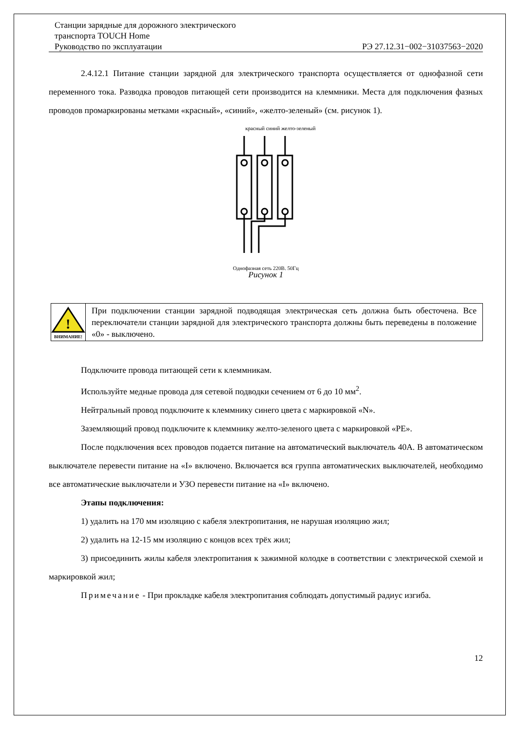Станции зарядные для дорожного электрического
транспорта TOUCH Home
Руководство по эксплуатации РЭ 27.12.31−002−31037563−2020
2.4.12.1 Питание станции зарядной для электрического транспорта осуществляется от однофазной сети переменного тока. Разводка проводов питающей сети производится на клеммники. Места для подключения фазных проводов промаркированы метками «красный», «синий», «желто-зеленый» (см. рисунок 1).
красный синий желто-зеленый
Однофазная сеть 220В. 50Гц
Рисунок 1
!
ВНИМАНИЕ!
При подключении станции зарядной подводящая электрическая сеть должна быть обесточена. Все переключатели станции зарядной для электрического транспорта должны быть переведены в положение «0» - выключено.
Подключите провода питающей сети к клеммникам.
Используйте медные провода для сетевой подводки сечением от 6 до 10 мм<sup>2</sup>.
Нейтральный провод подключите к клеммнику синего цвета с маркировкой «N».
Заземляющий провод подключите к клеммнику желто-зеленого цвета с маркировкой «PE».
После подключения всех проводов подается питание на автоматический выключатель 40А. В автоматическом выключателе перевести питание на «I» включено. Включается вся группа автоматических выключателей, необходимо все автоматические выключатели и УЗО перевести питание на «I» включено.
Этапы подключения:
1) удалить на 170 мм изоляцию с кабеля электропитания, не нарушая изоляцию жил;
2) удалить на 12-15 мм изоляцию с концов всех трёх жил;
3) присоединить жилы кабеля электропитания к зажимной колодке в соответствии с электрической схемой и маркировкой жил;
Примечание - При прокладке кабеля электропитания соблюдать допустимый радиус изгиба.
12